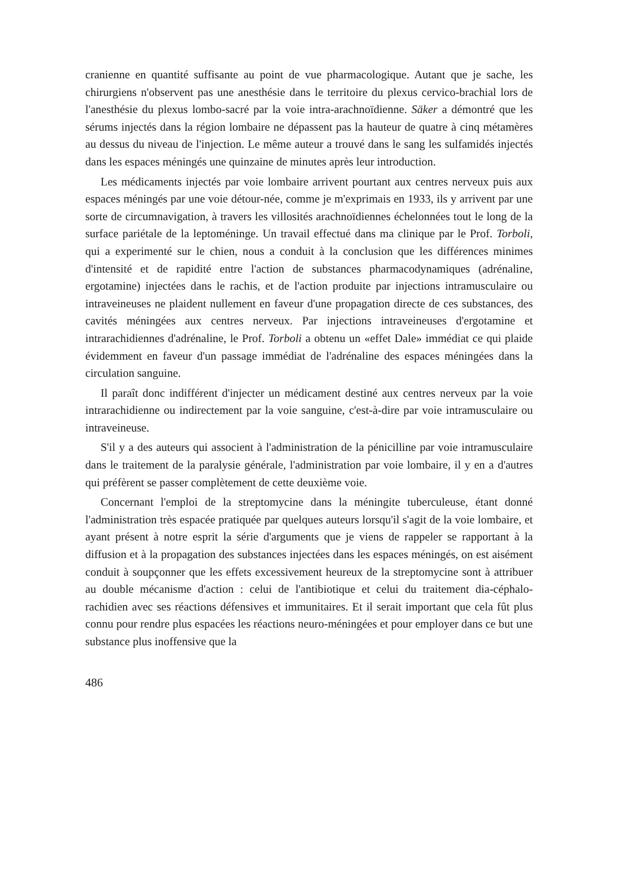cranienne en quantité suffisante au point de vue pharmacologique. Autant que je sache, les chirurgiens n'observent pas une anesthésie dans le territoire du plexus cervico-brachial lors de l'anesthésie du plexus lombo-sacré par la voie intra-arachnoïdienne. Säker a démontré que les sérums injectés dans la région lombaire ne dépassent pas la hauteur de quatre à cinq métamères au dessus du niveau de l'injection. Le même auteur a trouvé dans le sang les sulfamidés injectés dans les espaces méningés une quinzaine de minutes après leur introduction.
Les médicaments injectés par voie lombaire arrivent pourtant aux centres nerveux puis aux espaces méningés par une voie détour-née, comme je m'exprimais en 1933, ils y arrivent par une sorte de circumnavigation, à travers les villosités arachnoïdiennes échelonnées tout le long de la surface pariétale de la leptoméninge. Un travail effectué dans ma clinique par le Prof. Torboli, qui a experimenté sur le chien, nous a conduit à la conclusion que les différences minimes d'intensité et de rapidité entre l'action de substances pharmacodynamiques (adrénaline, ergotamine) injectées dans le rachis, et de l'action produite par injections intramusculaire ou intraveineuses ne plaident nullement en faveur d'une propagation directe de ces substances, des cavités méningées aux centres nerveux. Par injections intraveineuses d'ergotamine et intrarachidiennes d'adrénaline, le Prof. Torboli a obtenu un «effet Dale» immédiat ce qui plaide évidemment en faveur d'un passage immédiat de l'adrénaline des espaces méningées dans la circulation sanguine.
Il paraît donc indifférent d'injecter un médicament destiné aux centres nerveux par la voie intrarachidienne ou indirectement par la voie sanguine, c'est-à-dire par voie intramusculaire ou intraveineuse.
S'il y a des auteurs qui associent à l'administration de la pénicilline par voie intramusculaire dans le traitement de la paralysie générale, l'administration par voie lombaire, il y en a d'autres qui préfèrent se passer complètement de cette deuxième voie.
Concernant l'emploi de la streptomycine dans la méningite tuberculeuse, étant donné l'administration très espacée pratiquée par quelques auteurs lorsqu'il s'agit de la voie lombaire, et ayant présent à notre esprit la série d'arguments que je viens de rappeler se rapportant à la diffusion et à la propagation des substances injectées dans les espaces méningés, on est aisément conduit à soupçonner que les effets excessivement heureux de la streptomycine sont à attribuer au double mécanisme d'action : celui de l'antibiotique et celui du traitement dia-céphalo-rachidien avec ses réactions défensives et immunitaires. Et il serait important que cela fût plus connu pour rendre plus espacées les réactions neuro-méningées et pour employer dans ce but une substance plus inoffensive que la
486